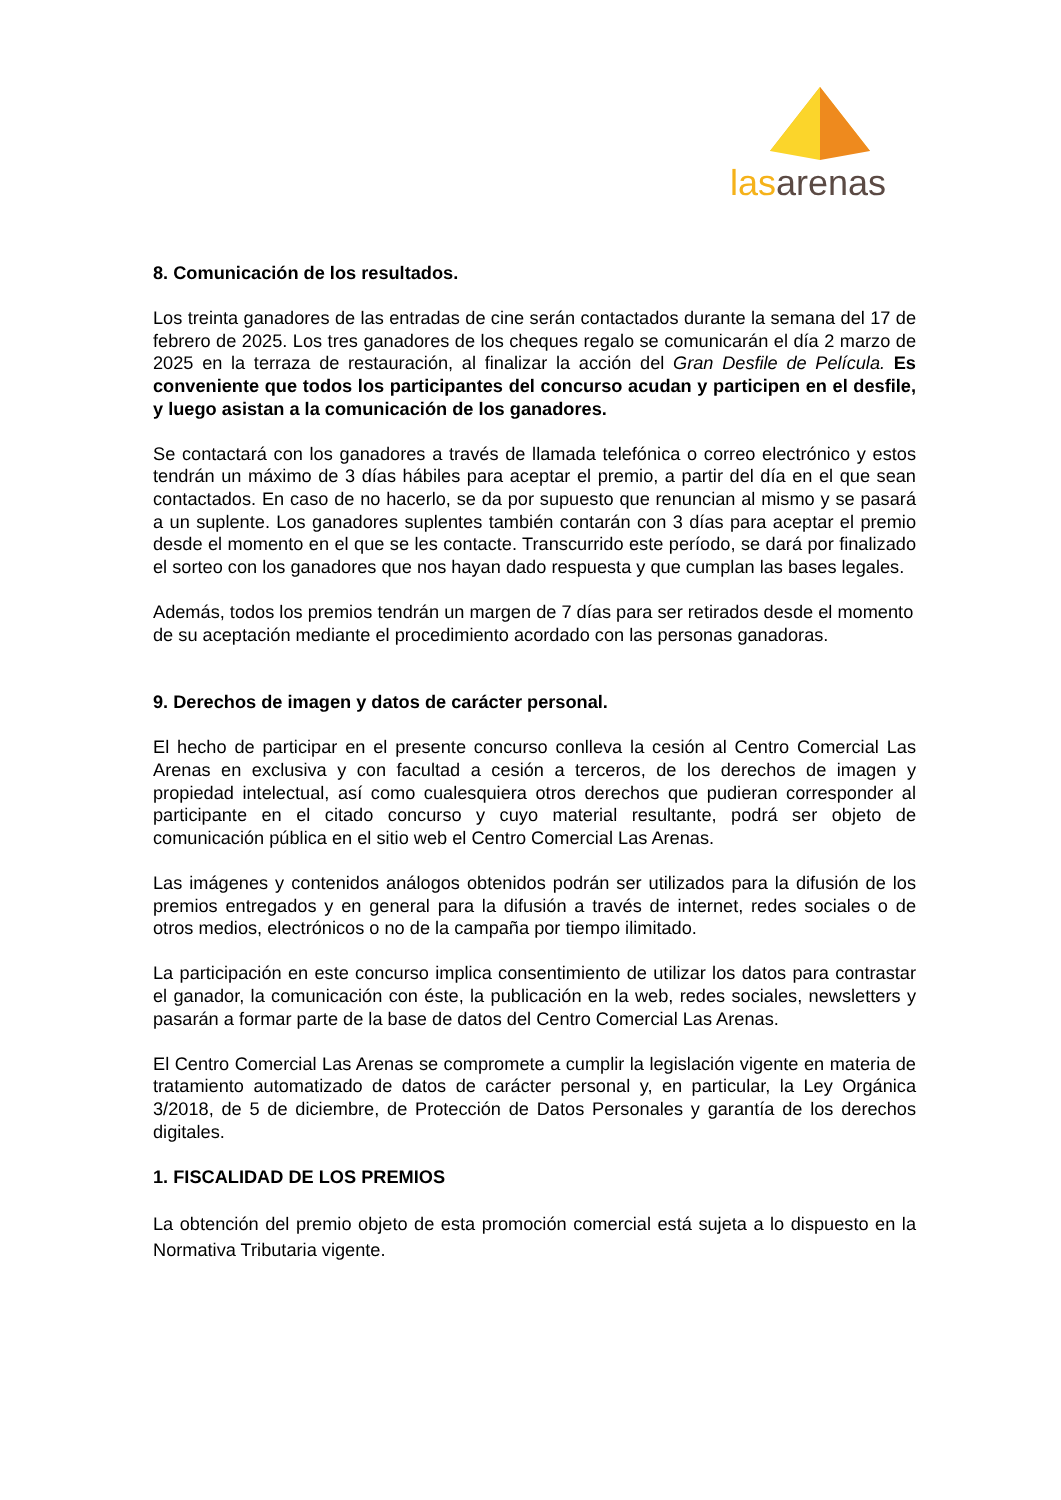lasarenas
8. Comunicación de los resultados.
Los treinta ganadores de las entradas de cine serán contactados durante la semana del 17 de febrero de 2025. Los tres ganadores de los cheques regalo se comunicarán el día 2 marzo de 2025 en la terraza de restauración, al finalizar la acción del Gran Desfile de Película. Es conveniente que todos los participantes del concurso acudan y participen en el desfile, y luego asistan a la comunicación de los ganadores.
Se contactará con los ganadores a través de llamada telefónica o correo electrónico y estos tendrán un máximo de 3 días hábiles para aceptar el premio, a partir del día en el que sean contactados. En caso de no hacerlo, se da por supuesto que renuncian al mismo y se pasará a un suplente. Los ganadores suplentes también contarán con 3 días para aceptar el premio desde el momento en el que se les contacte. Transcurrido este período, se dará por finalizado el sorteo con los ganadores que nos hayan dado respuesta y que cumplan las bases legales.
Además, todos los premios tendrán un margen de 7 días para ser retirados desde el momento de su aceptación mediante el procedimiento acordado con las personas ganadoras.
9. Derechos de imagen y datos de carácter personal.
El hecho de participar en el presente concurso conlleva la cesión al Centro Comercial Las Arenas en exclusiva y con facultad a cesión a terceros, de los derechos de imagen y propiedad intelectual, así como cualesquiera otros derechos que pudieran corresponder al participante en el citado concurso y cuyo material resultante, podrá ser objeto de comunicación pública en el sitio web el Centro Comercial Las Arenas.
Las imágenes y contenidos análogos obtenidos podrán ser utilizados para la difusión de los premios entregados y en general para la difusión a través de internet, redes sociales o de otros medios, electrónicos o no de la campaña por tiempo ilimitado.
La participación en este concurso implica consentimiento de utilizar los datos para contrastar el ganador, la comunicación con éste, la publicación en la web, redes sociales, newsletters y pasarán a formar parte de la base de datos del Centro Comercial Las Arenas.
El Centro Comercial Las Arenas se compromete a cumplir la legislación vigente en materia de tratamiento automatizado de datos de carácter personal y, en particular, la Ley Orgánica 3/2018, de 5 de diciembre, de Protección de Datos Personales y garantía de los derechos digitales.
1. FISCALIDAD DE LOS PREMIOS
La obtención del premio objeto de esta promoción comercial está sujeta a lo dispuesto en la Normativa Tributaria vigente.